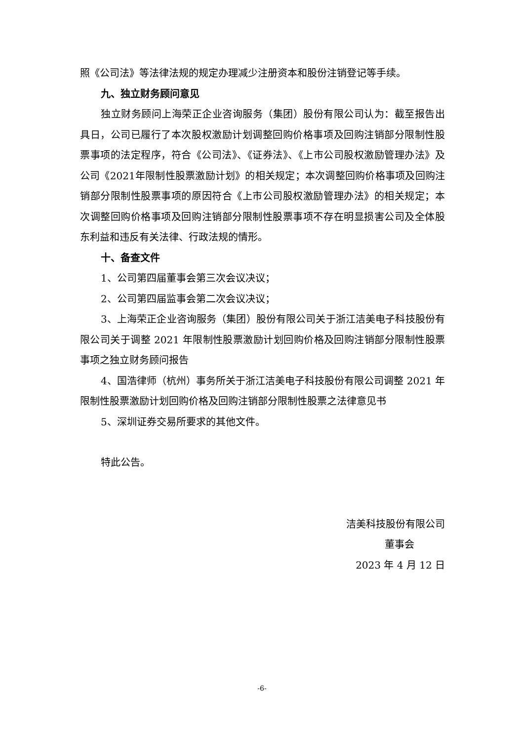照《公司法》等法律法规的规定办理减少注册资本和股份注销登记等手续。
九、独立财务顾问意见
独立财务顾问上海荣正企业咨询服务（集团）股份有限公司认为：截至报告出具日，公司已履行了本次股权激励计划调整回购价格事项及回购注销部分限制性股票事项的法定程序，符合《公司法》、《证券法》、《上市公司股权激励管理办法》及公司《2021年限制性股票激励计划》的相关规定；本次调整回购价格事项及回购注销部分限制性股票事项的原因符合《上市公司股权激励管理办法》的相关规定；本次调整回购价格事项及回购注销部分限制性股票事项不存在明显损害公司及全体股东利益和违反有关法律、行政法规的情形。
十、备查文件
1、公司第四届董事会第三次会议决议；
2、公司第四届监事会第二次会议决议；
3、上海荣正企业咨询服务（集团）股份有限公司关于浙江洁美电子科技股份有限公司关于调整 2021 年限制性股票激励计划回购价格及回购注销部分限制性股票事项之独立财务顾问报告
4、国浩律师（杭州）事务所关于浙江洁美电子科技股份有限公司调整 2021 年限制性股票激励计划回购价格及回购注销部分限制性股票之法律意见书
5、深圳证券交易所要求的其他文件。
特此公告。
洁美科技股份有限公司
董事会
2023 年 4 月 12 日
-6-